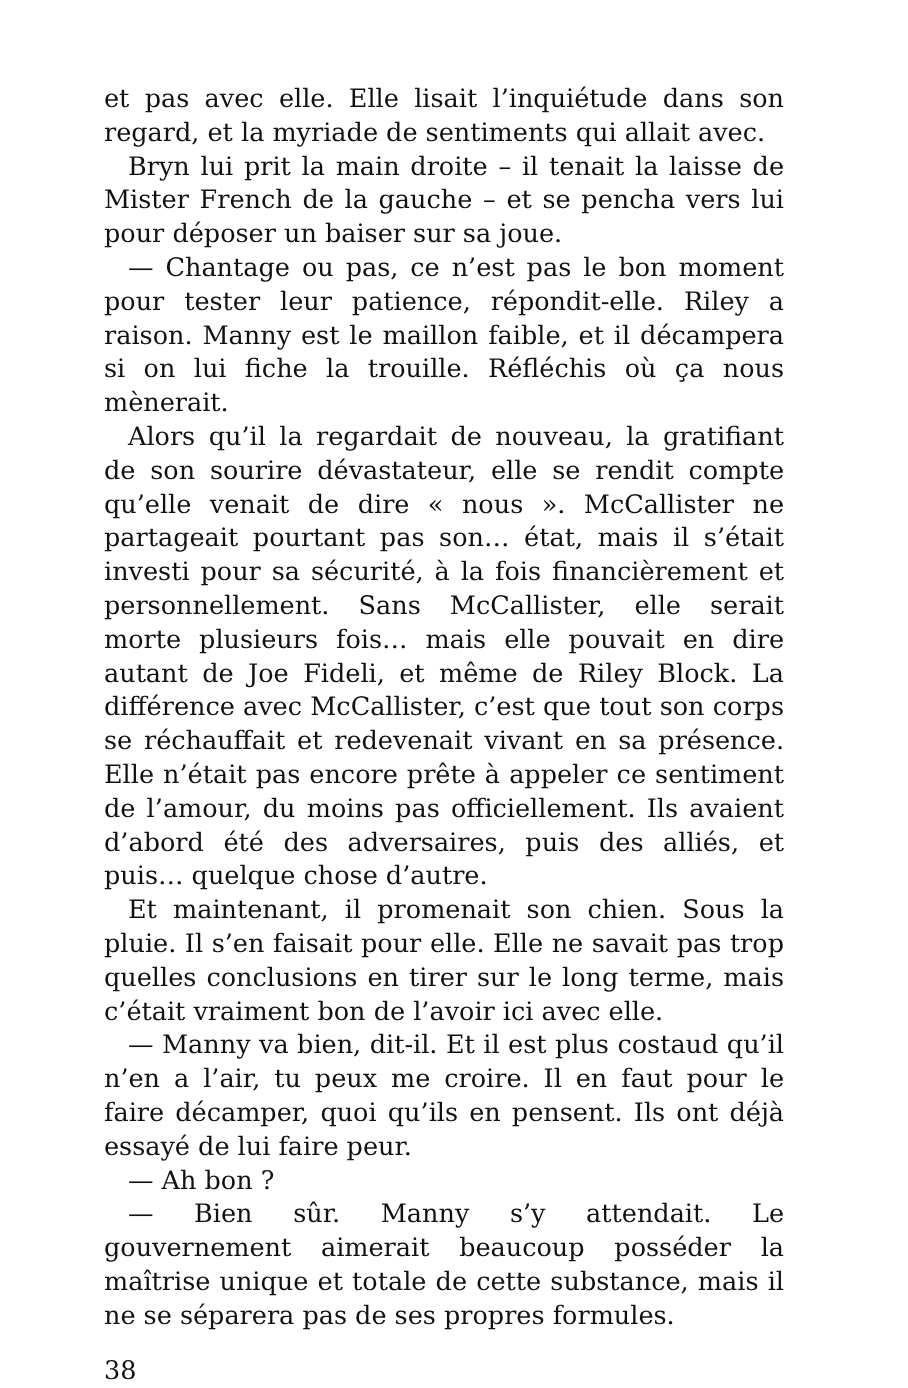et pas avec elle. Elle lisait l’inquiétude dans son regard, et la myriade de sentiments qui allait avec.
Bryn lui prit la main droite – il tenait la laisse de Mister French de la gauche – et se pencha vers lui pour déposer un baiser sur sa joue.
— Chantage ou pas, ce n’est pas le bon moment pour tester leur patience, répondit-elle. Riley a raison. Manny est le maillon faible, et il décampera si on lui fiche la trouille. Réfléchis où ça nous mènerait.
Alors qu’il la regardait de nouveau, la gratifiant de son sourire dévastateur, elle se rendit compte qu’elle venait de dire « nous ». McCallister ne partageait pourtant pas son… état, mais il s’était investi pour sa sécurité, à la fois financièrement et personnellement. Sans McCallister, elle serait morte plusieurs fois… mais elle pouvait en dire autant de Joe Fideli, et même de Riley Block. La différence avec McCallister, c’est que tout son corps se réchauffait et redevenait vivant en sa présence. Elle n’était pas encore prête à appeler ce sentiment de l’amour, du moins pas officiellement. Ils avaient d’abord été des adversaires, puis des alliés, et puis… quelque chose d’autre.
Et maintenant, il promenait son chien. Sous la pluie. Il s’en faisait pour elle. Elle ne savait pas trop quelles conclusions en tirer sur le long terme, mais c’était vraiment bon de l’avoir ici avec elle.
— Manny va bien, dit-il. Et il est plus costaud qu’il n’en a l’air, tu peux me croire. Il en faut pour le faire décamper, quoi qu’ils en pensent. Ils ont déjà essayé de lui faire peur.
— Ah bon ?
— Bien sûr. Manny s’y attendait. Le gouvernement aimerait beaucoup posséder la maîtrise unique et totale de cette substance, mais il ne se séparera pas de ses propres formules.
38